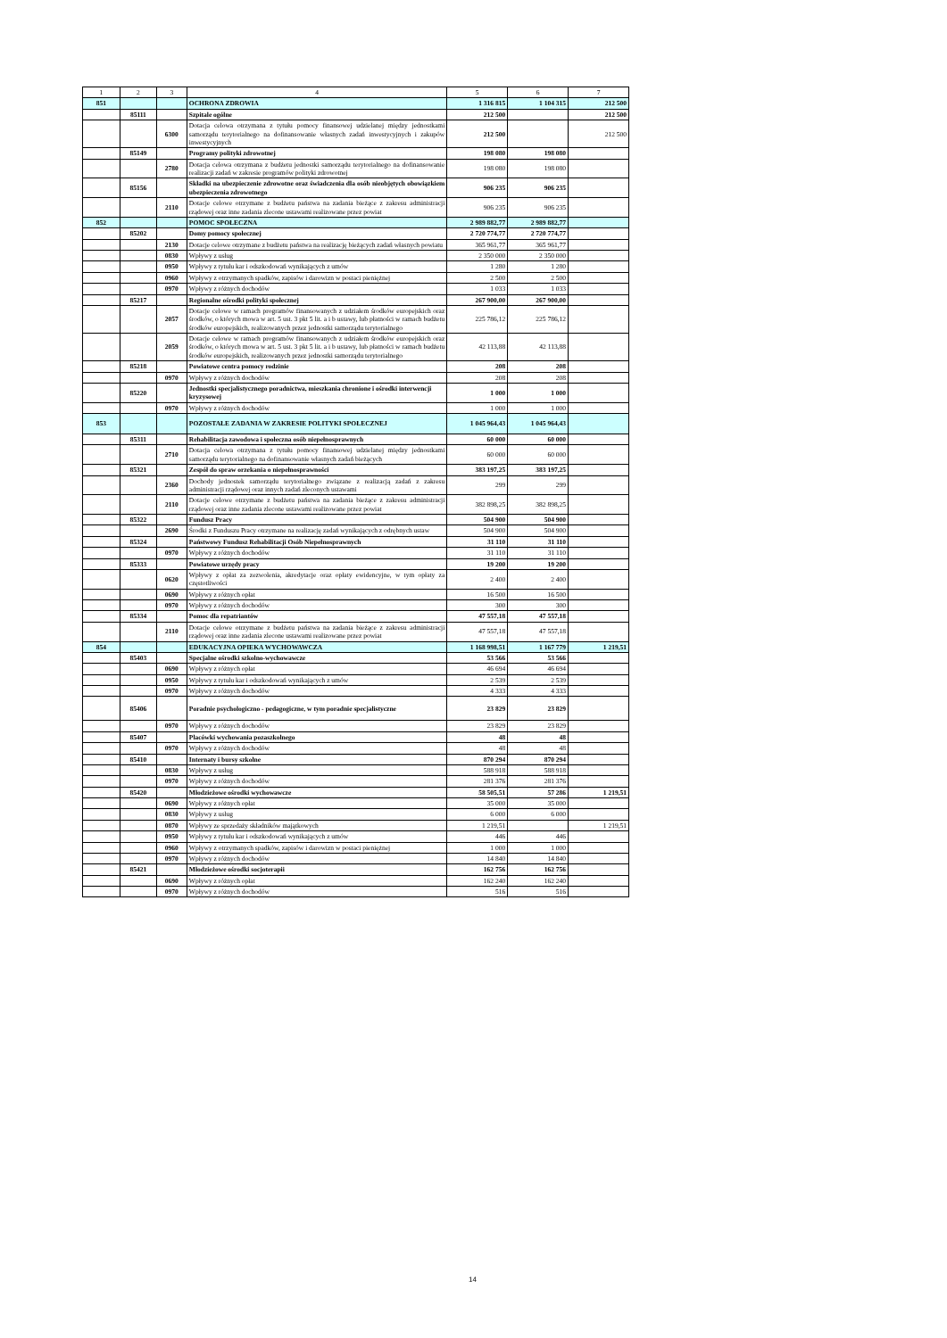| 1 | 2 | 3 | 4 | 5 | 6 | 7 |
| --- | --- | --- | --- | --- | --- | --- |
| 851 | | | OCHRONA ZDROWIA | 1 316 815 | 1 104 315 | 212 500 |
| | 85111 | | Szpitale ogólne | 212 500 | | 212 500 |
| | | 6300 | Dotacja celowa otrzymana z tytułu pomocy finansowej udzielanej między jednostkami samorządu terytorialnego na dofinansowanie własnych zadań inwestycyjnych i zakupów inwestycyjnych | 212 500 | | 212 500 |
| | 85149 | | Programy polityki zdrowotnej | 198 080 | 198 080 | |
| | | 2780 | Dotacja celowa otrzymana z budżetu jednostki samorządu terytorialnego na dofinansowanie realizacji zadań w zakresie programów polityki zdrowotnej | 198 080 | 198 080 | |
| | 85156 | | Składki na ubezpieczenie zdrowotne oraz świadczenia dla osób nieobjętych obowiązkiem ubezpieczenia zdrowotnego | 906 235 | 906 235 | |
| | | 2110 | Dotacje celowe otrzymane z budżetu państwa na zadania bieżące z zakresu administracji rządowej oraz inne zadania zlecone ustawami realizowane przez powiat | 906 235 | 906 235 | |
| 852 | | | POMOC SPOŁECZNA | 2 989 882,77 | 2 989 882,77 | |
| | 85202 | | Domy pomocy społecznej | 2 720 774,77 | 2 720 774,77 | |
| | | 2130 | Dotacje celowe otrzymane z budżetu państwa na realizację bieżących zadań własnych powiatu | 365 961,77 | 365 961,77 | |
| | | 0830 | Wpływy z usług | 2 350 000 | 2 350 000 | |
| | | 0950 | Wpływy z tytułu kar i odszkodowań wynikających z umów | 1 280 | 1 280 | |
| | | 0960 | Wpływy z otrzymanych spadków, zapisów i darowizn w postaci pieniężnej | 2 500 | 2 500 | |
| | | 0970 | Wpływy z różnych dochodów | 1 033 | 1 033 | |
| | 85217 | | Regionalne ośrodki polityki społecznej | 267 900,00 | 267 900,00 | |
| | | 2057 | Dotacje celowe w ramach programów finansowanych z udziałem środków europejskich oraz środków, o których mowa w art. 5 ust. 3 pkt 5 lit. a i b ustawy, lub płatności w ramach budżetu środków europejskich, realizowanych przez jednostki samorządu terytorialnego | 225 786,12 | 225 786,12 | |
| | | 2059 | Dotacje celowe w ramach programów finansowanych z udziałem środków europejskich oraz środków, o których mowa w art. 5 ust. 3 pkt 5 lit. a i b ustawy, lub płatności w ramach budżetu środków europejskich, realizowanych przez jednostki samorządu terytorialnego | 42 113,88 | 42 113,88 | |
| | 85218 | | Powiatowe centra pomocy rodzinie | 208 | 208 | |
| | | 0970 | Wpływy z różnych dochodów | 208 | 208 | |
| | 85220 | | Jednostki specjalistycznego poradnictwa, mieszkania chronione i ośrodki interwencji kryzysowej | 1 000 | 1 000 | |
| | | 0970 | Wpływy z różnych dochodów | 1 000 | 1 000 | |
| 853 | | | POZOSTAŁE ZADANIA W ZAKRESIE POLITYKI SPOŁECZNEJ | 1 045 964,43 | 1 045 964,43 | |
| | 85311 | | Rehabilitacja zawodowa i społeczna osób niepełnosprawnych | 60 000 | 60 000 | |
| | | 2710 | Dotacja celowa otrzymana z tytułu pomocy finansowej udzielanej między jednostkami samorządu terytorialnego na dofinansowanie własnych zadań bieżących | 60 000 | 60 000 | |
| | 85321 | | Zespół do spraw orzekania o niepełnosprawności | 383 197,25 | 383 197,25 | |
| | | 2360 | Dochody jednostek samorządu terytorialnego związane z realizacją zadań z zakresu administracji rządowej oraz innych zadań zleconych ustawami | 299 | 299 | |
| | | 2110 | Dotacje celowe otrzymane z budżetu państwa na zadania bieżące z zakresu administracji rządowej oraz inne zadania zlecone ustawami realizowane przez powiat | 382 898,25 | 382 898,25 | |
| | 85322 | | Fundusz Pracy | 504 900 | 504 900 | |
| | | 2690 | Środki z Funduszu Pracy otrzymane na realizację zadań wynikających z odrębnych ustaw | 504 900 | 504 900 | |
| | 85324 | | Państwowy Fundusz Rehabilitacji Osób Niepełnosprawnych | 31 110 | 31 110 | |
| | | 0970 | Wpływy z różnych dochodów | 31 110 | 31 110 | |
| | 85333 | | Powiatowe urzędy pracy | 19 200 | 19 200 | |
| | | 0620 | Wpływy z opłat za zezwolenia, akredytacje oraz opłaty ewidencyjne, w tym opłaty za częstotliwości | 2 400 | 2 400 | |
| | | 0690 | Wpływy z różnych opłat | 16 500 | 16 500 | |
| | | 0970 | Wpływy z różnych dochodów | 300 | 300 | |
| | 85334 | | Pomoc dla repatriantów | 47 557,18 | 47 557,18 | |
| | | 2110 | Dotacje celowe otrzymane z budżetu państwa na zadania bieżące z zakresu administracji rządowej oraz inne zadania zlecone ustawami realizowane przez powiat | 47 557,18 | 47 557,18 | |
| 854 | | | EDUKACYJNA OPIEKA WYCHOWAWCZA | 1 168 998,51 | 1 167 779 | 1 219,51 |
| | 85403 | | Specjalne ośrodki szkolno-wychowawcze | 53 566 | 53 566 | |
| | | 0690 | Wpływy z różnych opłat | 46 694 | 46 694 | |
| | | 0950 | Wpływy z tytułu kar i odszkodowań wynikających z umów | 2 539 | 2 539 | |
| | | 0970 | Wpływy z różnych dochodów | 4 333 | 4 333 | |
| | 85406 | | Poradnie psychologiczno - pedagogiczne, w tym poradnie specjalistyczne | 23 829 | 23 829 | |
| | | 0970 | Wpływy z różnych dochodów | 23 829 | 23 829 | |
| | 85407 | | Placówki wychowania pozaszkolnego | 48 | 48 | |
| | | 0970 | Wpływy z różnych dochodów | 48 | 48 | |
| | 85410 | | Internaty i bursy szkolne | 870 294 | 870 294 | |
| | | 0830 | Wpływy z usług | 588 918 | 588 918 | |
| | | 0970 | Wpływy z różnych dochodów | 281 376 | 281 376 | |
| | 85420 | | Młodzieżowe ośrodki wychowawcze | 58 505,51 | 57 286 | 1 219,51 |
| | | 0690 | Wpływy z różnych opłat | 35 000 | 35 000 | |
| | | 0830 | Wpływy z usług | 6 000 | 6 000 | |
| | | 0870 | Wpływy ze sprzedaży składników majątkowych | 1 219,51 | | 1 219,51 |
| | | 0950 | Wpływy z tytułu kar i odszkodowań wynikających z umów | 446 | 446 | |
| | | 0960 | Wpływy z otrzymanych spadków, zapisów i darowizn w postaci pieniężnej | 1 000 | 1 000 | |
| | | 0970 | Wpływy z różnych dochodów | 14 840 | 14 840 | |
| | 85421 | | Młodzieżowe ośrodki socjoterapii | 162 756 | 162 756 | |
| | | 0690 | Wpływy z różnych opłat | 162 240 | 162 240 | |
| | | 0970 | Wpływy z różnych dochodów | 516 | 516 | |
14